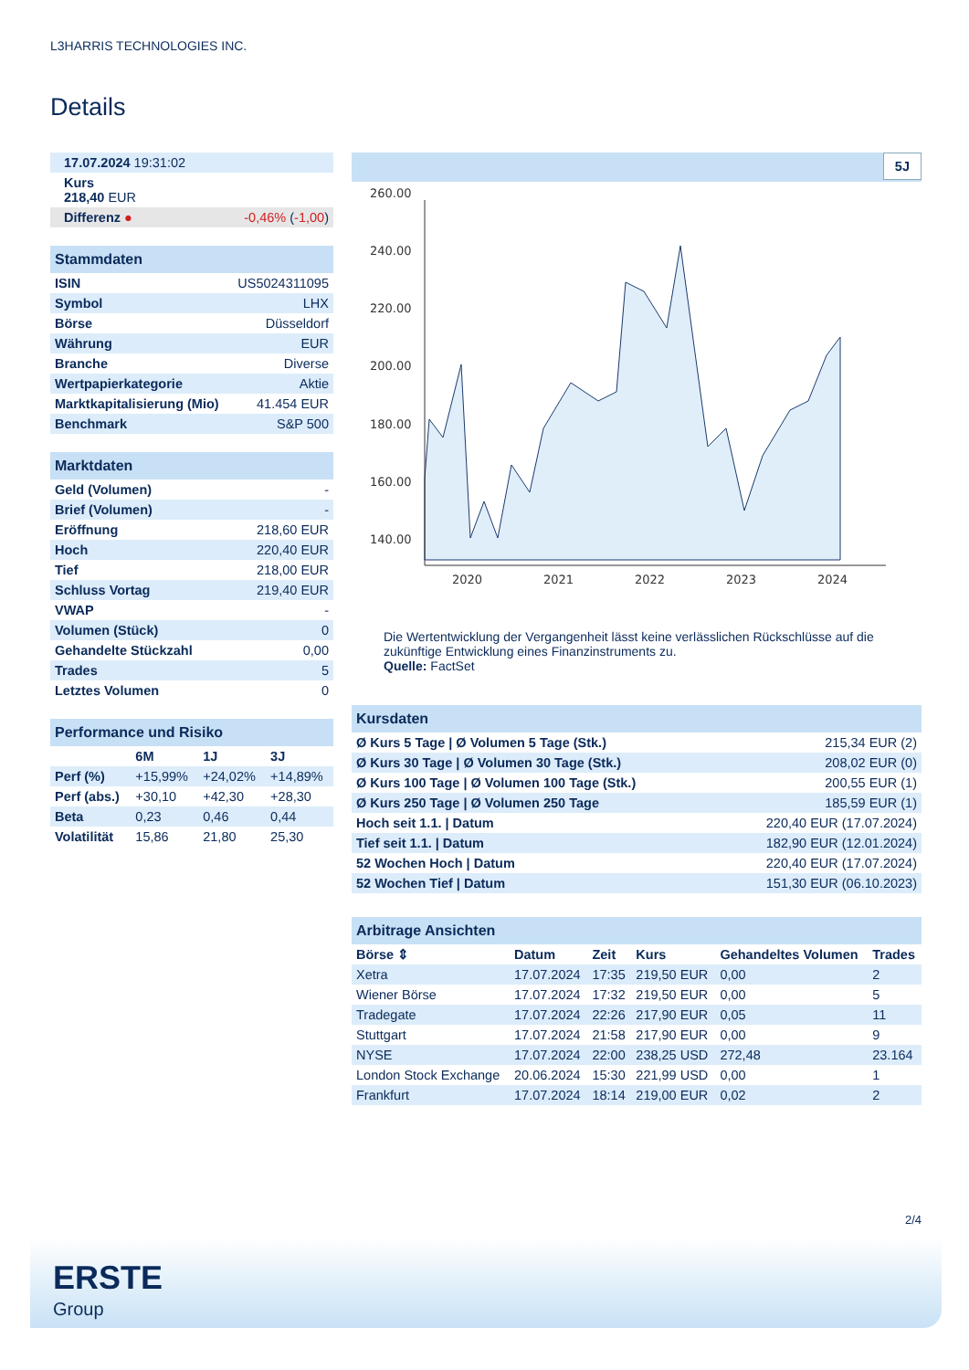L3HARRIS TECHNOLOGIES INC.
Details
| 17.07.2024 19:31:02 | |
| Kurs 218,40 EUR | |
| Differenz ● | -0,46% ( -1,00 ) |
| Stammdaten | |
| ISIN | US5024311095 |
| Symbol | LHX |
| Börse | Düsseldorf |
| Währung | EUR |
| Branche | Diverse |
| Wertpapierkategorie | Aktie |
| Marktkapitalisierung (Mio) | 41.454 EUR |
| Benchmark | S&P 500 |
| Marktdaten | |
| Geld (Volumen) | - |
| Brief (Volumen) | - |
| Eröffnung | 218,60 EUR |
| Hoch | 220,40 EUR |
| Tief | 218,00 EUR |
| Schluss Vortag | 219,40 EUR |
| VWAP | - |
| Volumen (Stück) | 0 |
| Gehandelte Stückzahl | 0,00 |
| Trades | 5 |
| Letztes Volumen | 0 |
| Performance und Risiko | | | |
| | 6M | 1J | 3J |
| Perf (%) | +15,99% | +24,02% | +14,89% |
| Perf (abs.) | +30,10 | +42,30 | +28,30 |
| Beta | 0,23 | 0,46 | 0,44 |
| Volatilität | 15,86 | 21,80 | 25,30 |
5J
260.00
240.00
220.00
200.00
180.00
160.00
140.00
2020
2021
2022
2023
2024
Die Wertentwicklung der Vergangenheit lässt keine verlässlichen Rückschlüsse auf die zukünftige Entwicklung eines Finanzinstruments zu.
Quelle: FactSet
| Kursdaten | |
| Ø Kurs 5 Tage / Ø Volumen 5 Tage (Stk.) | 215,34 EUR (2) |
| Ø Kurs 30 Tage / Ø Volumen 30 Tage (Stk.) | 208,02 EUR (0) |
| Ø Kurs 100 Tage / Ø Volumen 100 Tage (Stk.) | 200,55 EUR (1) |
| Ø Kurs 250 Tage / Ø Volumen 250 Tage | 185,59 EUR (1) |
| Hoch seit 1.1. / Datum | 220,40 EUR (17.07.2024) |
| Tief seit 1.1. / Datum | 182,90 EUR (12.01.2024) |
| 52 Wochen Hoch / Datum | 220,40 EUR (17.07.2024) |
| 52 Wochen Tief / Datum | 151,30 EUR (06.10.2023) |
| Arbitrage Ansichten | | | | | |
| Börse ⇕ | Datum | Zeit | Kurs | Gehandeltes Volumen | Trades |
| Xetra | 17.07.2024 | 17:35 | 219,50 EUR | 0,00 | 2 |
| Wiener Börse | 17.07.2024 | 17:32 | 219,50 EUR | 0,00 | 5 |
| Tradegate | 17.07.2024 | 22:26 | 217,90 EUR | 0,05 | 11 |
| Stuttgart | 17.07.2024 | 21:58 | 217,90 EUR | 0,00 | 9 |
| NYSE | 17.07.2024 | 22:00 | 238,25 USD | 272,48 | 23.164 |
| London Stock Exchange | 20.06.2024 | 15:30 | 221,99 USD | 0,00 | 1 |
| Frankfurt | 17.07.2024 | 18:14 | 219,00 EUR | 0,02 | 2 |
2/4
ERSTE
Group